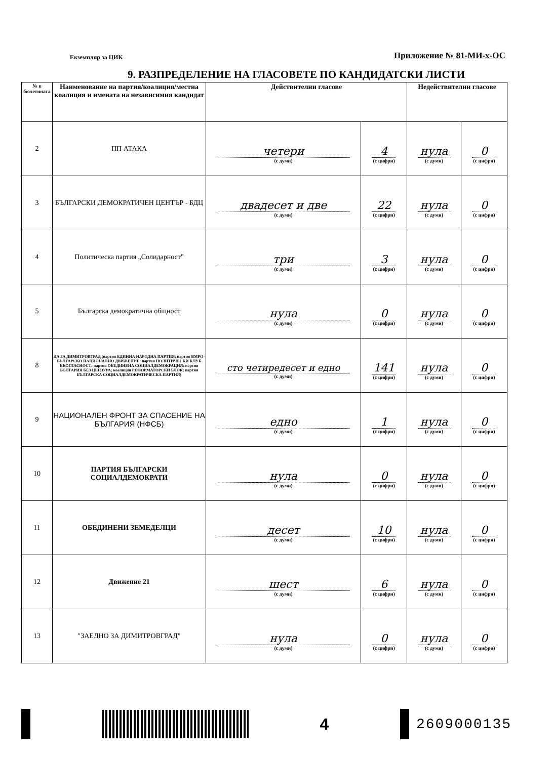Екземпляр за ЦИК Приложение № 81-МИ-х-ОС
9. РАЗПРЕДЕЛЕНИЕ НА ГЛАСОВЕТЕ ПО КАНДИДАТСКИ ЛИСТИ
| № в бюлетината | Наименование на партия/коалиция/местна коалиция и имената на независимия кандидат | Действителни гласове | | Недействителни гласове | |
| --- | --- | --- | --- | --- | --- |
| 2 | ПП АТАКА | четери (с думи) | 4 (с цифри) | нула (с думи) | 0 (с цифри) |
| 3 | БЪЛГАРСКИ ДЕМОКРАТИЧЕН ЦЕНТЪР - БДЦ | двадесет и две (с думи) | 22 (с цифри) | нула (с думи) | 0 (с цифри) |
| 4 | Политическа партия „Солидарност" | три (с думи) | 3 (с цифри) | нула (с думи) | 0 (с цифри) |
| 5 | Българска демократична общност | нула (с думи) | 0 (с цифри) | нула (с думи) | 0 (с цифри) |
| 8 | ДА ЗА ДИМИТРОВГРАД (партия ЕДИННА НАРОДНА ПАРТИЯ; партия ВМРО-БЪЛГАРСКО НАЦИОНАЛНО ДВИЖЕНИЕ; партия ПОЛИТИЧЕСКИ КЛУБ ЕКОГЛАСНОСТ; партия ОБЕДИНЕНА СОЦИАЛДЕМОКРАЦИЯ; партия БЪЛГАРИЯ БЕЗ ЦЕНЗУРА; коалиция РЕФОРМАТОРСКИ БЛОК; партия БЪЛГАРСКА СОЦИАЛДЕМОКРАТИЧЕСКА ПАРТИЯ) | сто четиредесет и едно (с думи) | 141 (с цифри) | нула (с думи) | 0 (с цифри) |
| 9 | НАЦИОНАЛЕН ФРОНТ ЗА СПАСЕНИЕ НА БЪЛГАРИЯ (НФСБ) | едно (с думи) | 1 (с цифри) | нула (с думи) | 0 (с цифри) |
| 10 | ПАРТИЯ БЪЛГАРСКИ СОЦИАЛДЕМОКРАТИ | нула (с думи) | 0 (с цифри) | нула (с думи) | 0 (с цифри) |
| 11 | ОБЕДИНЕНИ ЗЕМЕДЕЛЦИ | десет (с думи) | 10 (с цифри) | нула (с думи) | 0 (с цифри) |
| 12 | Движение 21 | шест (с думи) | 6 (с цифри) | нула (с думи) | 0 (с цифри) |
| 13 | "ЗАЕДНО ЗА ДИМИТРОВГРАД" | нула (с думи) | 0 (с цифри) | нула (с думи) | 0 (с цифри) |
4 2609000135